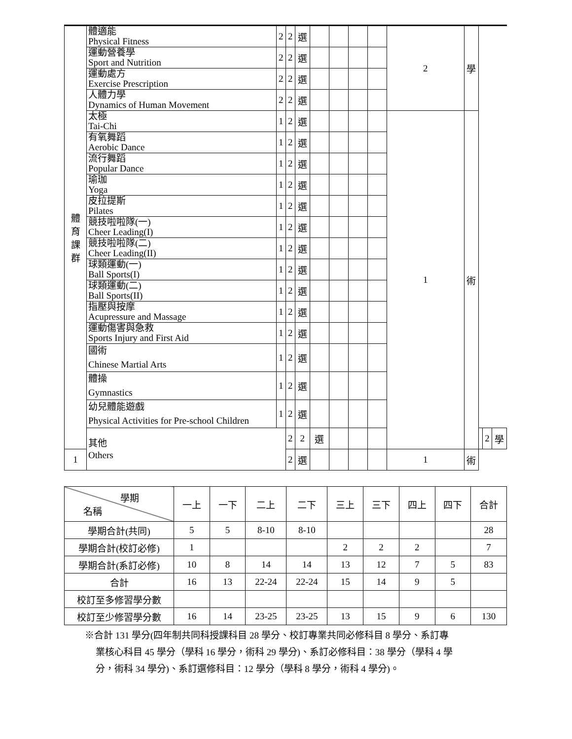| 體 育 課 群 | 體適能 Physical Fitness | 2 | 2 | 選 | | | | | 2 | 學 | | | |
| | 運動營養學 Sport and Nutrition | 2 | 2 | 選 | | | | | | | | | |
| | 運動處方 Exercise Prescription | 2 | 2 | 選 | | | | | | | | | |
| | 人體力學 Dynamics of Human Movement | 2 | 2 | 選 | | | | | | | | | |
| | 太極 Tai-Chi | 1 | 2 | 選 | | | | | 1 | 術 | | | |
| | 有氧舞蹈 Aerobic Dance | 1 | 2 | 選 | | | | | | | | | |
| | 流行舞蹈 Popular Dance | 1 | 2 | 選 | | | | | | | | | |
| | 瑜珈 Yoga | 1 | 2 | 選 | | | | | | | | | |
| | 皮拉提斯 Pilates | 1 | 2 | 選 | | | | | | | | | |
| | 競技啦啦隊(一) Cheer Leading(I) | 1 | 2 | 選 | | | | | | | | | |
| | 競技啦啦隊(二) Cheer Leading(II) | 1 | 2 | 選 | | | | | | | | | |
| | 球類運動(一) Ball Sports(I) | 1 | 2 | 選 | | | | | | | | | |
| | 球類運動(二) Ball Sports(II) | 1 | 2 | 選 | | | | | | | | | |
| | 指壓與按摩 Acupressure and Massage | 1 | 2 | 選 | | | | | | | | | |
| | 運動傷害與急救 Sports Injury and First Aid | 1 | 2 | 選 | | | | | | | | | |
| | 國術 Chinese Martial Arts | 1 | 2 | 選 | | | | | | | | | |
| | 體操 Gymnastics | 1 | 2 | 選 | | | | | | | | | |
| | 幼兒體能遊戲 Physical Activities for Pre-school Children | 1 | 2 | 選 | | | | | | | | | |
| | 其他 Others | | 2 | 2 | 選 | | | | | | | 2 | 學 |
| 1 | | | 2 | 選 | | | | | 1 | 術 | | | |
| 學期 名稱 | 一上 | 一下 | 二上 | 二下 | 三上 | 三下 | 四上 | 四下 | 合計 |
| --- | --- | --- | --- | --- | --- | --- | --- | --- | --- |
| 學期合計(共同) | 5 | 5 | 8-10 | 8-10 | | | | | 28 |
| 學期合計(校訂必修) | 1 | | | | 2 | 2 | 2 | | 7 |
| 學期合計(系訂必修) | 10 | 8 | 14 | 14 | 13 | 12 | 7 | 5 | 83 |
| 合計 | 16 | 13 | 22-24 | 22-24 | 15 | 14 | 9 | 5 | |
| 校訂至多修習學分數 | | | | | | | | | |
| 校訂至少修習學分數 | 16 | 14 | 23-25 | 23-25 | 13 | 15 | 9 | 6 | 130 |
※合計 131 學分(四年制共同科授課科目 28 學分、校訂專業共同必修科目 8 學分、系訂專
業核心科目 45 學分（學科 16 學分，術科 29 學分)、系訂必修科目：38 學分（學科 4 學
分，術科 34 學分)、系訂選修科目：12 學分（學科 8 學分，術科 4 學分)。